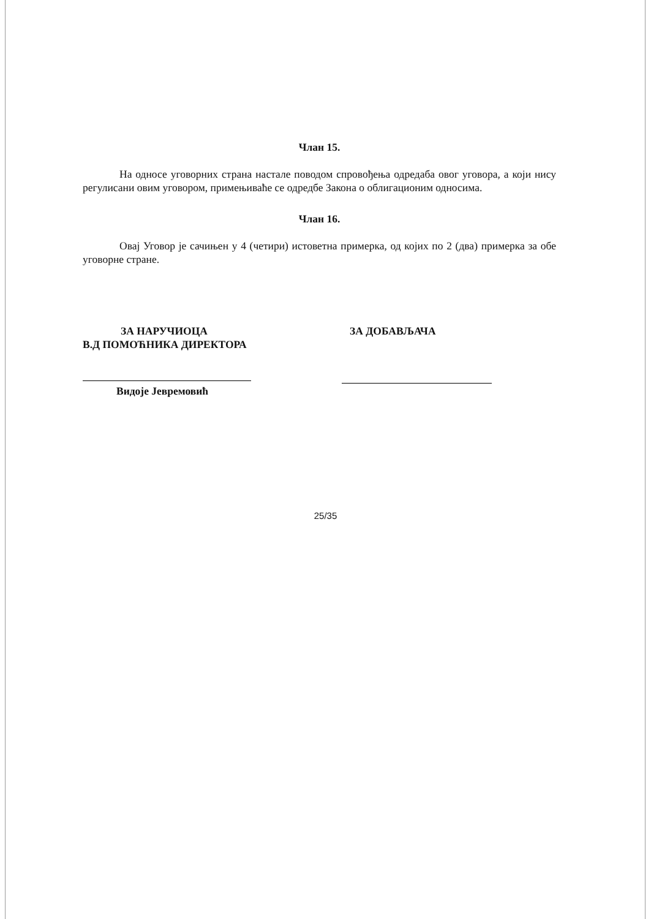Члан 15.
На односе уговорних страна настале поводом спровођења одредаба овог уговора, а који нису регулисани овим уговором, примењиваће се одредбе Закона о облигационим односима.
Члан 16.
Овај Уговор је сачињен у 4 (четири) истоветна примерка, од којих по 2 (два) примерка за обе уговорне стране.
ЗА НАРУЧИОЦА
В.Д ПОМОЋНИКА ДИРЕКТОРА
ЗА ДОБАВЉАЧА
Видоје Јевремовић
25/35